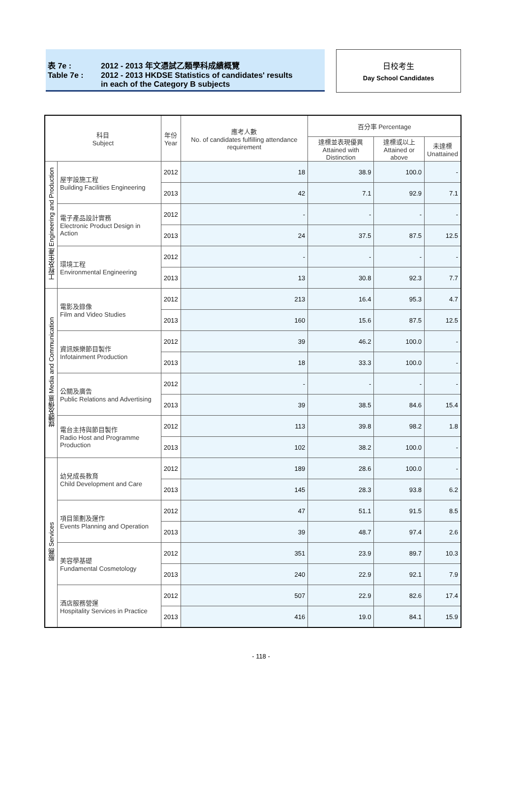表 7e : 2012 - 2013 年文憑試乙類學科成績概覽
Table 7e : 2012 - 2013 HKDSE Statistics of candidates' results
in each of the Category B subjects
日校考生
Day School Candidates
| 科目 Subject | | 年份 Year | 應考人數 No. of candidates fulfilling attendance requirement | 百分率 Percentage | | |
| --- | --- | --- | --- | --- | --- | --- |
| | | | | 達標並表現優異 Attained with Distinction | 達標或以上 Attained or above | 未達標 Unattained |
| 工程及生產 Engineering and Production | 屋宇設施工程 Building Facilities Engineering | 2012 | 18 | 38.9 | 100.0 | - |
| | | 2013 | 42 | 7.1 | 92.9 | 7.1 |
| | 電子產品設計實務 Electronic Product Design in Action | 2012 | - | - | - | - |
| | | 2013 | 24 | 37.5 | 87.5 | 12.5 |
| | 環境工程 Environmental Engineering | 2012 | - | - | - | - |
| | | 2013 | 13 | 30.8 | 92.3 | 7.7 |
| 媒體及傳意 Media and Communication | 電影及錄像 Film and Video Studies | 2012 | 213 | 16.4 | 95.3 | 4.7 |
| | | 2013 | 160 | 15.6 | 87.5 | 12.5 |
| | 資訊娛樂節目製作 Infotainment Production | 2012 | 39 | 46.2 | 100.0 | - |
| | | 2013 | 18 | 33.3 | 100.0 | - |
| | 公關及廣告 Public Relations and Advertising | 2012 | - | - | - | - |
| | | 2013 | 39 | 38.5 | 84.6 | 15.4 |
| | 電台主持與節目製作 Radio Host and Programme Production | 2012 | 113 | 39.8 | 98.2 | 1.8 |
| | | 2013 | 102 | 38.2 | 100.0 | - |
| 服務 Services | 幼兒成長教育 Child Development and Care | 2012 | 189 | 28.6 | 100.0 | - |
| | | 2013 | 145 | 28.3 | 93.8 | 6.2 |
| | 項目策劃及運作 Events Planning and Operation | 2012 | 47 | 51.1 | 91.5 | 8.5 |
| | | 2013 | 39 | 48.7 | 97.4 | 2.6 |
| | 美容學基礎 Fundamental Cosmetology | 2012 | 351 | 23.9 | 89.7 | 10.3 |
| | | 2013 | 240 | 22.9 | 92.1 | 7.9 |
| | 酒店服務營運 Hospitality Services in Practice | 2012 | 507 | 22.9 | 82.6 | 17.4 |
| | | 2013 | 416 | 19.0 | 84.1 | 15.9 |
- 118 -